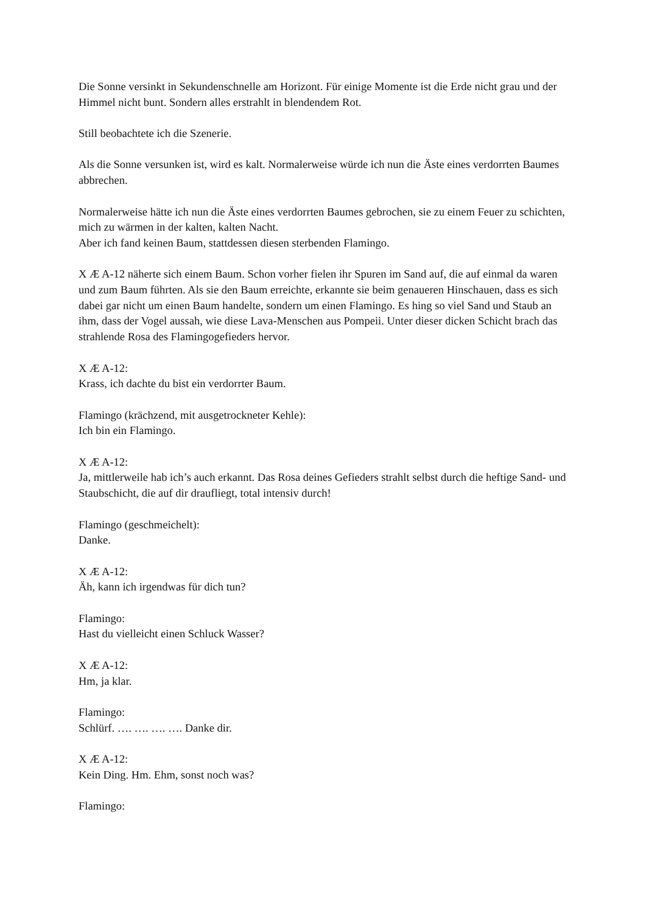Die Sonne versinkt in Sekundenschnelle am Horizont. Für einige Momente ist die Erde nicht grau und der Himmel nicht bunt. Sondern alles erstrahlt in blendendem Rot.
Still beobachtete ich die Szenerie.
Als die Sonne versunken ist, wird es kalt. Normalerweise würde ich nun die Äste eines verdorrten Baumes abbrechen.
Normalerweise hätte ich nun die Äste eines verdorrten Baumes gebrochen, sie zu einem Feuer zu schichten, mich zu wärmen in der kalten, kalten Nacht.
Aber ich fand keinen Baum, stattdessen diesen sterbenden Flamingo.
X Æ A-12 näherte sich einem Baum. Schon vorher fielen ihr Spuren im Sand auf, die auf einmal da waren und zum Baum führten. Als sie den Baum erreichte, erkannte sie beim genaueren Hinschauen, dass es sich dabei gar nicht um einen Baum handelte, sondern um einen Flamingo. Es hing so viel Sand und Staub an ihm, dass der Vogel aussah, wie diese Lava-Menschen aus Pompeii. Unter dieser dicken Schicht brach das strahlende Rosa des Flamingogefieders hervor.
X Æ A-12:
Krass, ich dachte du bist ein verdorrter Baum.
Flamingo (krächzend, mit ausgetrockneter Kehle):
Ich bin ein Flamingo.
X Æ A-12:
Ja, mittlerweile hab ich’s auch erkannt. Das Rosa deines Gefieders strahlt selbst durch die heftige Sand- und Staubschicht, die auf dir draufliegt, total intensiv durch!
Flamingo (geschmeichelt):
Danke.
X Æ A-12:
Äh, kann ich irgendwas für dich tun?
Flamingo:
Hast du vielleicht einen Schluck Wasser?
X Æ A-12:
Hm, ja klar.
Flamingo:
Schlürf. …. …. …. …. Danke dir.
X Æ A-12:
Kein Ding. Hm. Ehm, sonst noch was?
Flamingo: